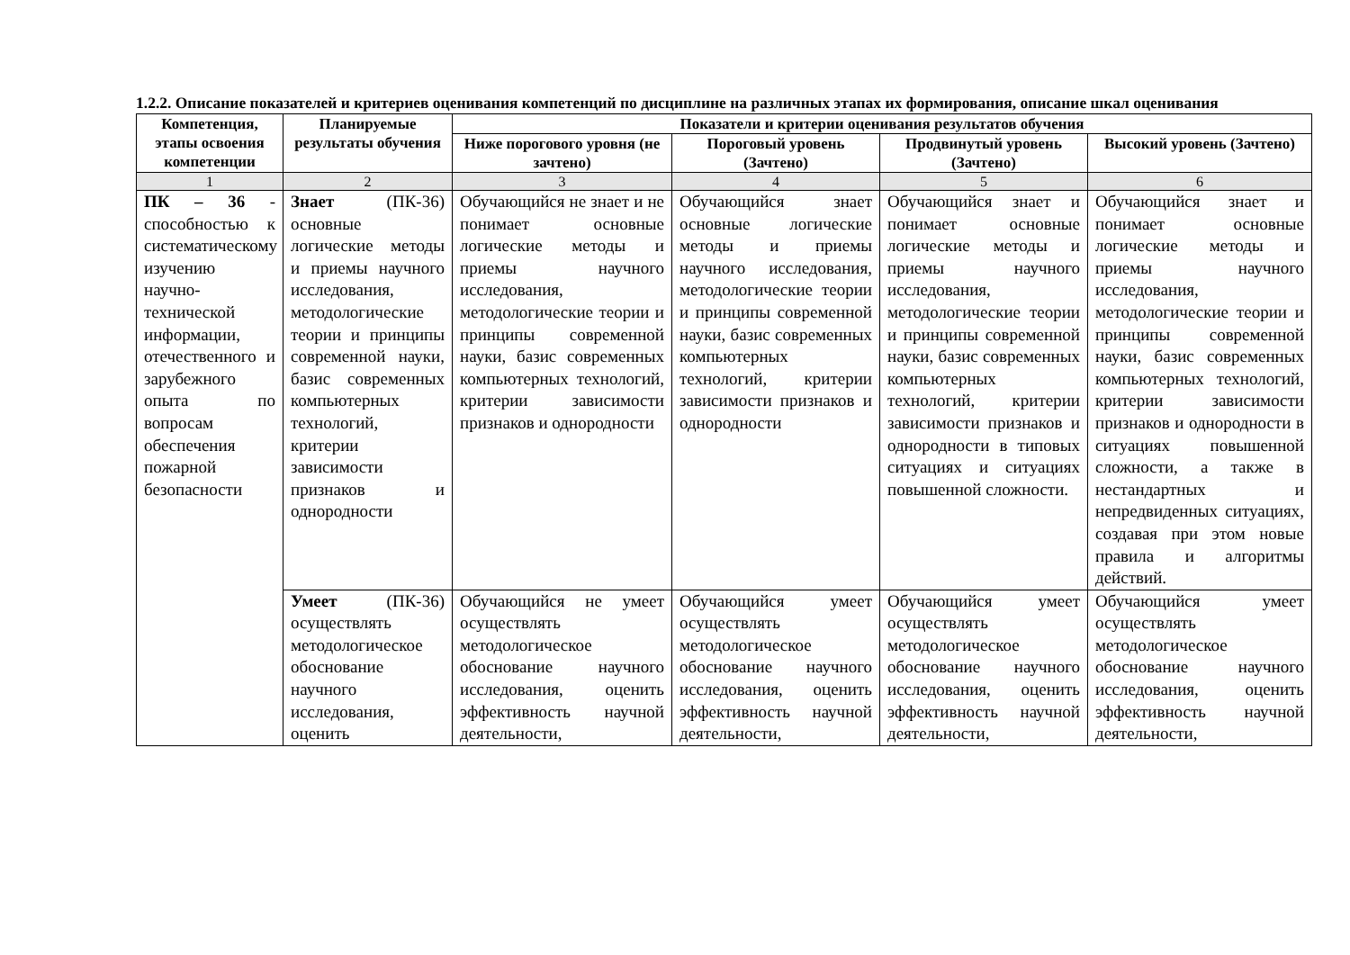1.2.2. Описание показателей и критериев оценивания компетенций по дисциплине на различных этапах их формирования, описание шкал оценивания
| Компетенция, этапы освоения компетенции | Планируемые результаты обучения | Показатели и критерии оценивания результатов обучения | | | |
| --- | --- | --- | --- | --- | --- |
| | | Ниже порогового уровня (не зачтено) | Пороговый уровень (Зачтено) | Продвинутый уровень (Зачтено) | Высокий уровень (Зачтено) |
| 1 | 2 | 3 | 4 | 5 | 6 |
| ПК – 36 - способностью к систематическому изучению научно-технической информации, отечественного и зарубежного опыта по вопросам обеспечения пожарной безопасности | Знает (ПК-36) основные логические методы и приемы научного исследования, методологические теории и принципы современной науки, базис современных компьютерных технологий, критерии зависимости признаков и однородности | Обучающийся не знает и не понимает основные логические методы и приемы научного исследования, методологические теории и принципы современной науки, базис современных компьютерных технологий, критерии зависимости признаков и однородности | Обучающийся знает основные логические методы и приемы научного исследования, методологические теории и принципы современной науки, базис современных компьютерных технологий, критерии зависимости признаков и однородности | Обучающийся знает и понимает основные логические методы и приемы научного исследования, методологические теории и принципы современной науки, базис современных компьютерных технологий, критерии зависимости признаков и однородности в типовых ситуациях и ситуациях повышенной сложности. | Обучающийся знает и понимает основные логические методы и приемы научного исследования, методологические теории и принципы современной науки, базис современных компьютерных технологий, критерии зависимости признаков и однородности в ситуациях повышенной сложности, а также в нестандартных и непредвиденных ситуациях, создавая при этом новые правила и алгоритмы действий. |
| | Умеет (ПК-36) осуществлять методологическое обоснование научного исследования, оценить | Обучающийся не умеет осуществлять методологическое обоснование научного исследования, оценить эффективность научной деятельности, | Обучающийся умеет осуществлять методологическое обоснование научного исследования, оценить эффективность научной деятельности, | Обучающийся умеет осуществлять методологическое обоснование научного исследования, оценить эффективность научной деятельности, | Обучающийся умеет осуществлять методологическое обоснование научного исследования, оценить эффективность научной деятельности, |